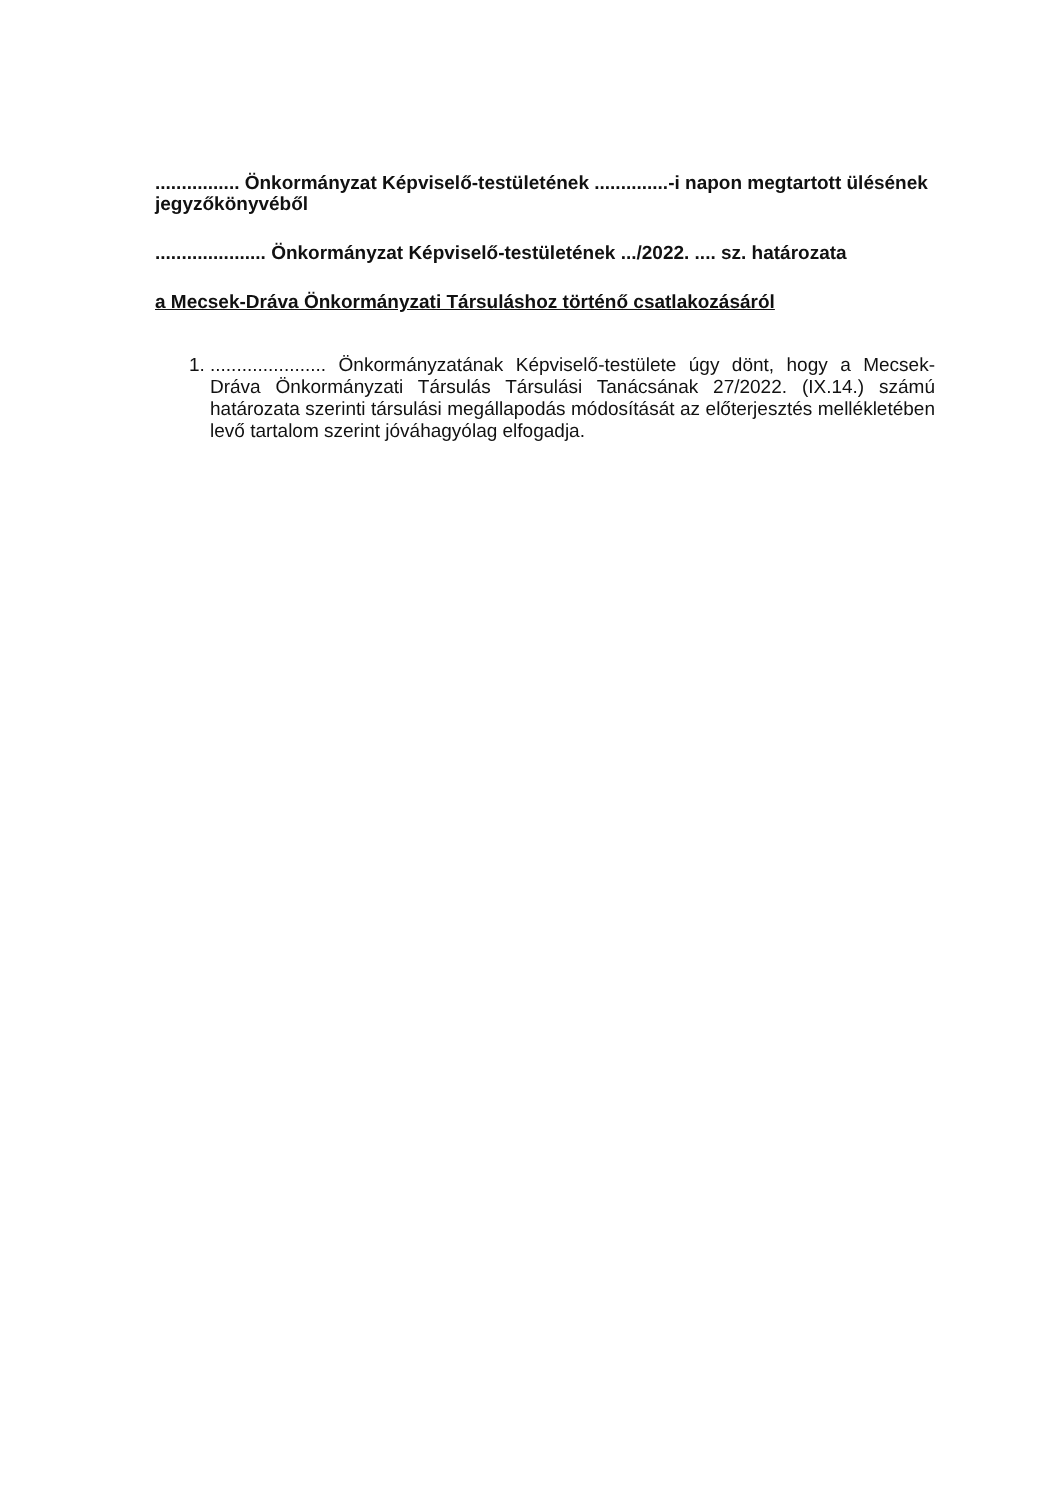................ Önkormányzat Képviselő-testületének ..............-i napon megtartott ülésének jegyzőkönyvéből
..................... Önkormányzat Képviselő-testületének .../2022. .... sz. határozata
a Mecsek-Dráva Önkormányzati Társuláshoz történő csatlakozásáról
1. ...................... Önkormányzatának Képviselő-testülete úgy dönt, hogy a Mecsek-Dráva Önkormányzati Társulás Társulási Tanácsának 27/2022. (IX.14.) számú határozata szerinti társulási megállapodás módosítását az előterjesztés mellékletében levő tartalom szerint jóváhagyólag elfogadja.